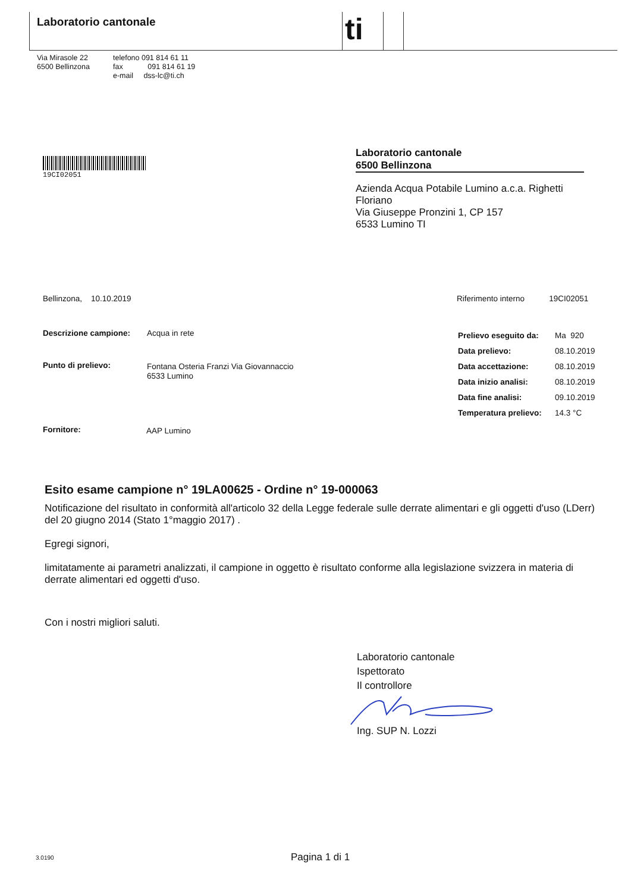Laboratorio cantonale ti
Via Mirasole 22
6500 Bellinzona
telefono 091 814 61 11
fax 091 814 61 19
e-mail dss-lc@ti.ch
19CI02051
Laboratorio cantonale
6500 Bellinzona
Azienda Acqua Potabile Lumino a.c.a. Righetti Floriano
Via Giuseppe Pronzini 1, CP 157
6533 Lumino TI
Bellinzona, 10.10.2019
Riferimento interno 19CI02051
Descrizione campione: Acqua in rete
Punto di prelievo: Fontana Osteria Franzi Via Giovannaccio
6533 Lumino
Fornitore: AAP Lumino
| Prelievo eseguito da: | Ma 920 |
| Data prelievo: | 08.10.2019 |
| Data accettazione: | 08.10.2019 |
| Data inizio analisi: | 08.10.2019 |
| Data fine analisi: | 09.10.2019 |
| Temperatura prelievo: | 14.3 °C |
Esito esame campione n° 19LA00625 - Ordine n° 19-000063
Notificazione del risultato in conformità all'articolo 32 della Legge federale sulle derrate alimentari e gli oggetti d'uso (LDerr) del 20 giugno 2014 (Stato 1°maggio 2017) .
Egregi signori,
limitatamente ai parametri analizzati, il campione in oggetto è risultato conforme alla legislazione svizzera in materia di derrate alimentari ed oggetti d'uso.
Con i nostri migliori saluti.
Laboratorio cantonale
Ispettorato
Il controllore
Ing. SUP N. Lozzi
3.0190 Pagina 1 di 1